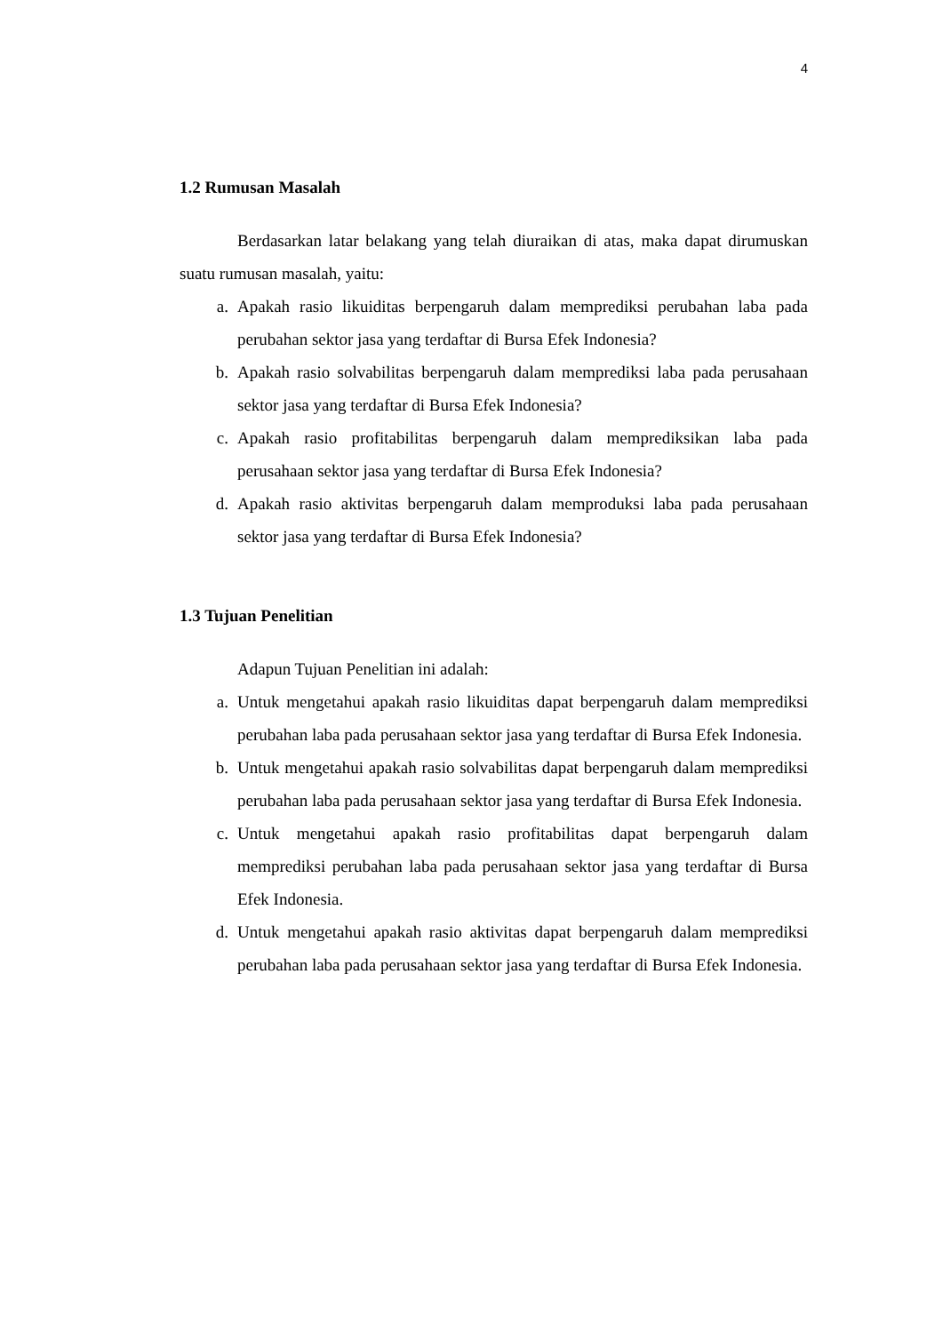4
1.2 Rumusan Masalah
Berdasarkan latar belakang yang telah diuraikan di atas, maka dapat dirumuskan suatu rumusan masalah, yaitu:
a. Apakah rasio likuiditas berpengaruh dalam memprediksi perubahan laba pada perubahan sektor jasa yang terdaftar di Bursa Efek Indonesia?
b. Apakah rasio solvabilitas berpengaruh dalam memprediksi laba pada perusahaan sektor jasa yang terdaftar di Bursa Efek Indonesia?
c. Apakah rasio profitabilitas berpengaruh dalam memprediksikan laba pada perusahaan sektor jasa yang terdaftar di Bursa Efek Indonesia?
d. Apakah rasio aktivitas berpengaruh dalam memproduksi laba pada perusahaan sektor jasa yang terdaftar di Bursa Efek Indonesia?
1.3 Tujuan Penelitian
Adapun Tujuan Penelitian ini adalah:
a. Untuk mengetahui apakah rasio likuiditas dapat berpengaruh dalam memprediksi perubahan laba pada perusahaan sektor jasa yang terdaftar di Bursa Efek Indonesia.
b. Untuk mengetahui apakah rasio solvabilitas dapat berpengaruh dalam memprediksi perubahan laba pada perusahaan sektor jasa yang terdaftar di Bursa Efek Indonesia.
c. Untuk mengetahui apakah rasio profitabilitas dapat berpengaruh dalam memprediksi perubahan laba pada perusahaan sektor jasa yang terdaftar di Bursa Efek Indonesia.
d. Untuk mengetahui apakah rasio aktivitas dapat berpengaruh dalam memprediksi perubahan laba pada perusahaan sektor jasa yang terdaftar di Bursa Efek Indonesia.